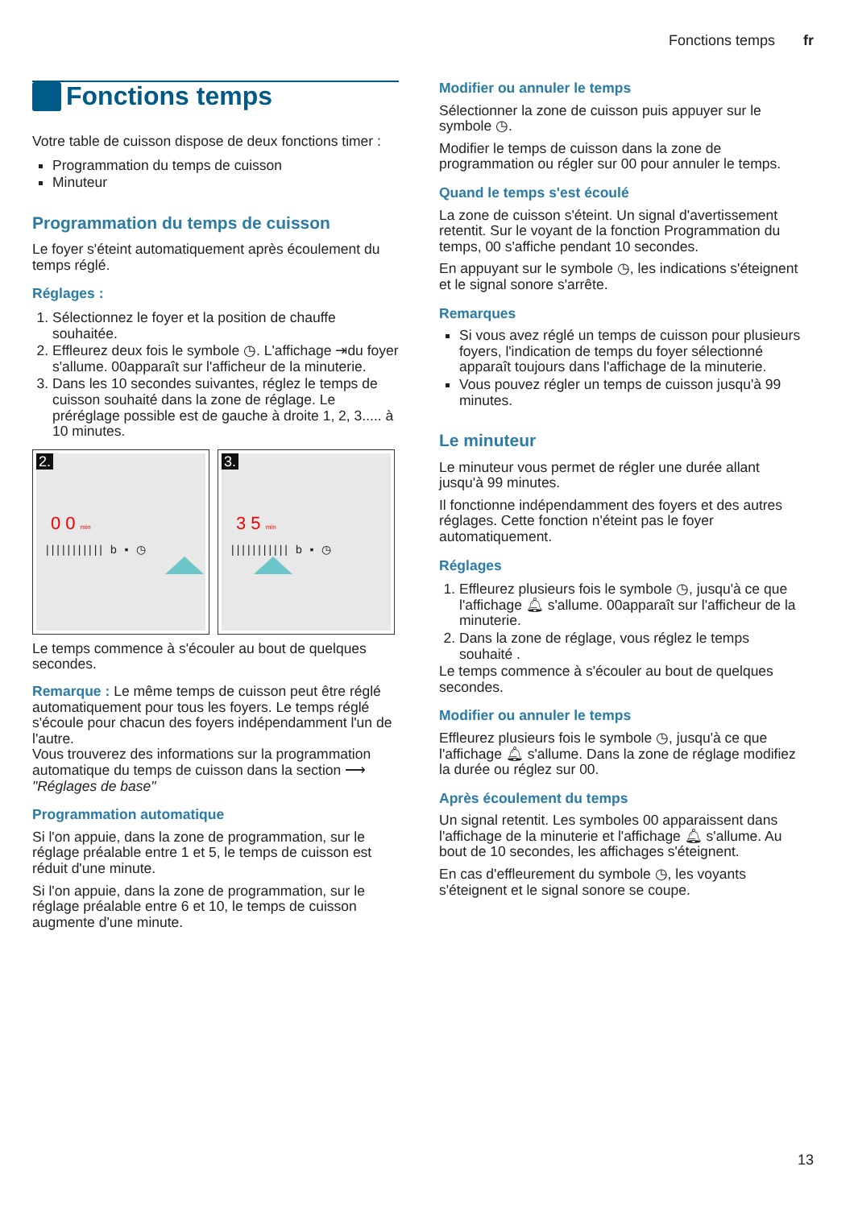Fonctions temps fr
Fonctions temps
Votre table de cuisson dispose de deux fonctions timer :
Programmation du temps de cuisson
Minuteur
Programmation du temps de cuisson
Le foyer s'éteint automatiquement après écoulement du temps réglé.
Réglages :
1. Sélectionnez le foyer et la position de chauffe souhaitée.
2. Effleurez deux fois le symbole ◷. L'affichage ⇥du foyer s'allume. 00apparaît sur l'afficheur de la minuterie.
3. Dans les 10 secondes suivantes, réglez le temps de cuisson souhaité dans la zone de réglage. Le préréglage possible est de gauche à droite 1, 2, 3..... à 10 minutes.
2.
0 0 min
||||||||||| b ▪ ◷
3.
3 5 min
||||||||||| b ▪ ◷
Le temps commence à s'écouler au bout de quelques secondes.
Remarque : Le même temps de cuisson peut être réglé automatiquement pour tous les foyers. Le temps réglé s'écoule pour chacun des foyers indépendamment l'un de l'autre.
Vous trouverez des informations sur la programmation automatique du temps de cuisson dans la section ⟶ "Réglages de base"
Programmation automatique
Si l'on appuie, dans la zone de programmation, sur le réglage préalable entre 1 et 5, le temps de cuisson est réduit d'une minute.
Si l'on appuie, dans la zone de programmation, sur le réglage préalable entre 6 et 10, le temps de cuisson augmente d'une minute.
Modifier ou annuler le temps
Sélectionner la zone de cuisson puis appuyer sur le symbole ◷.
Modifier le temps de cuisson dans la zone de programmation ou régler sur 00 pour annuler le temps.
Quand le temps s'est écoulé
La zone de cuisson s'éteint. Un signal d'avertissement retentit. Sur le voyant de la fonction Programmation du temps, 00 s'affiche pendant 10 secondes.
En appuyant sur le symbole ◷, les indications s'éteignent et le signal sonore s'arrête.
Remarques
Si vous avez réglé un temps de cuisson pour plusieurs foyers, l'indication de temps du foyer sélectionné apparaît toujours dans l'affichage de la minuterie.
Vous pouvez régler un temps de cuisson jusqu'à 99 minutes.
Le minuteur
Le minuteur vous permet de régler une durée allant jusqu'à 99 minutes.
Il fonctionne indépendamment des foyers et des autres réglages. Cette fonction n'éteint pas le foyer automatiquement.
Réglages
1. Effleurez plusieurs fois le symbole ◷, jusqu'à ce que l'affichage 🔔︎ s'allume. 00apparaît sur l'afficheur de la minuterie.
2. Dans la zone de réglage, vous réglez le temps souhaité .
Le temps commence à s'écouler au bout de quelques secondes.
Modifier ou annuler le temps
Effleurez plusieurs fois le symbole ◷, jusqu'à ce que l'affichage 🔔︎ s'allume. Dans la zone de réglage modifiez la durée ou réglez sur 00.
Après écoulement du temps
Un signal retentit. Les symboles 00 apparaissent dans l'affichage de la minuterie et l'affichage 🔔︎ s'allume. Au bout de 10 secondes, les affichages s'éteignent.
En cas d'effleurement du symbole ◷, les voyants s'éteignent et le signal sonore se coupe.
13